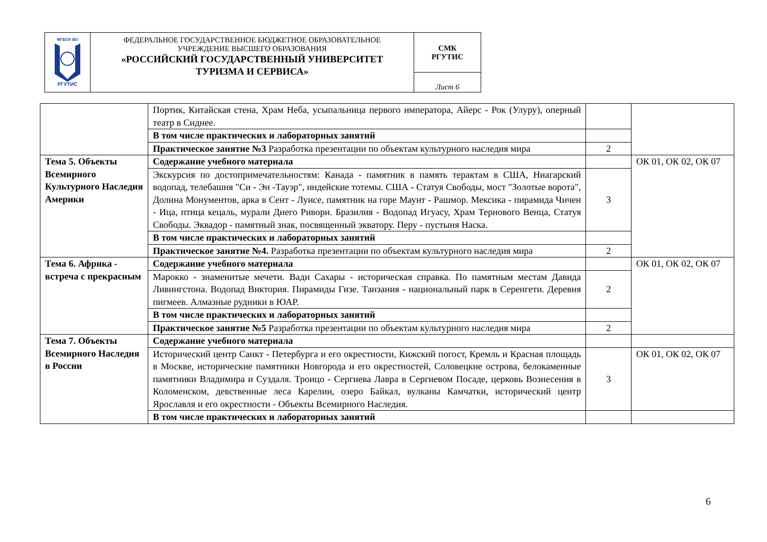| ФГБОУ ВО РГУТИС | ФЕДЕРАЛЬНОЕ ГОСУДАРСТВЕННОЕ БЮДЖЕТНОЕ ОБРАЗОВАТЕЛЬНОЕ УЧРЕЖДЕНИЕ ВЫСШЕГО ОБРАЗОВАНИЯ «РОССИЙСКИЙ ГОСУДАРСТВЕННЫЙ УНИВЕРСИТЕТ ТУРИЗМА И СЕРВИСА» | СМК РГУТИС |
| | | Лист 6 |
| | Портик, Китайская стена, Храм Неба, усыпальница первого императора, Айерс - Рок (Улуру), оперный театр в Сиднее. | | |
| | В том числе практических и лабораторных занятий | | |
| | Практическое занятие №3 Разработка презентации по объектам культурного наследия мира | 2 | |
| Тема 5. Объекты Всемирного Культурного Наследия Америки | Содержание учебного материала | | ОК 01, ОК 02, ОК 07 |
| | Экскурсия по достопримечательностям: Канада - памятник в память терактам в США, Ниагарский водопад, телебашня "Си - Эн -Тауэр", индейские тотемы. США - Статуя Свободы, мост "Золотые ворота", Долина Монументов, арка в Сент - Луисе, памятник на горе Маунт - Рашмор. Мексика - пирамида Чичен - Ица, птица кецаль, мурали Диего Ривори. Бразилия - Водопад Игуасу, Храм Тернового Венца, Статуя Свободы. Эквадор - памятный знак, посвященный экватору. Перу - пустыня Наска. | 3 | |
| | В том числе практических и лабораторных занятий | | |
| | Практическое занятие №4. Разработка презентации по объектам культурного наследия мира | 2 | |
| Тема 6. Африка - встреча с прекрасным | Содержание учебного материала | | ОК 01, ОК 02, ОК 07 |
| | Марокко - знаменитые мечети. Вади Сахары - историческая справка. По памятным местам Давида Ливингстона. Водопад Виктория. Пирамиды Гизе. Танзания - национальный парк в Серенгети. Деревня пигмеев. Алмазные рудники в ЮАР. | 2 | |
| | В том числе практических и лабораторных занятий | | |
| | Практическое занятие №5 Разработка презентации по объектам культурного наследия мира | 2 | |
| Тема 7. Объекты Всемирного Наследия в России | Содержание учебного материала | | |
| | Исторический центр Санкт - Петербурга и его окрестности, Кижский погост, Кремль и Красная площадь в Москве, исторические памятники Новгорода и его окрестностей, Соловецкие острова, белокаменные памятники Владимира и Суздаля. Троицо - Сергиева Лавра в Сергиевом Посаде, церковь Вознесения в Коломенском, девственные леса Карелии, озеро Байкал, вулканы Камчатки, исторический центр Ярославля и его окрестности - Объекты Всемирного Наследия. | 3 | ОК 01, ОК 02, ОК 07 |
| | В том числе практических и лабораторных занятий | | |
6